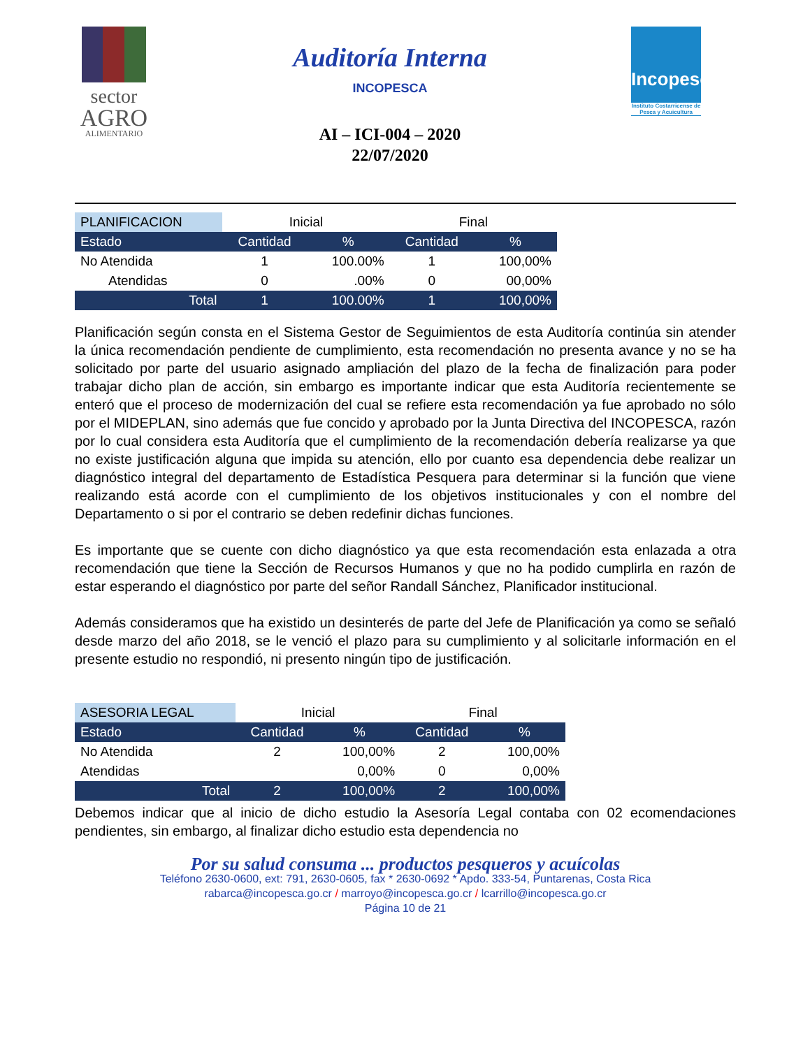sector
AGRO
ALIMENTARIO
Auditoría Interna
INCOPESCA
AI – ICI-004 – 2020
22/07/2020
Incopesca
Instituto Costarricense de Pesca y Acuicultura
| PLANIFICACION | Inicial | | Final | |
| --- | --- | --- | --- | --- |
| Estado | Cantidad | % | Cantidad | % |
| No Atendida | 1 | 100.00% | 1 | 100,00% |
| Atendidas | 0 | .00% | 0 | 00,00% |
| Total | 1 | 100.00% | 1 | 100,00% |
Planificación según consta en el Sistema Gestor de Seguimientos de esta Auditoría continúa sin atender la única recomendación pendiente de cumplimiento, esta recomendación no presenta avance y no se ha solicitado por parte del usuario asignado ampliación del plazo de la fecha de finalización para poder trabajar dicho plan de acción, sin embargo es importante indicar que esta Auditoría recientemente se enteró que el proceso de modernización del cual se refiere esta recomendación ya fue aprobado no sólo por el MIDEPLAN, sino además que fue concido y aprobado por la Junta Directiva del INCOPESCA, razón por lo cual considera esta Auditoría que el cumplimiento de la recomendación debería realizarse ya que no existe justificación alguna que impida su atención, ello por cuanto esa dependencia debe realizar un diagnóstico integral del departamento de Estadística Pesquera para determinar si la función que viene realizando está acorde con el cumplimiento de los objetivos institucionales y con el nombre del Departamento o si por el contrario se deben redefinir dichas funciones.
Es importante que se cuente con dicho diagnóstico ya que esta recomendación esta enlazada a otra recomendación que tiene la Sección de Recursos Humanos y que no ha podido cumplirla en razón de estar esperando el diagnóstico por parte del señor Randall Sánchez, Planificador institucional.
Además consideramos que ha existido un desinterés de parte del Jefe de Planificación ya como se señaló desde marzo del año 2018, se le venció el plazo para su cumplimiento y al solicitarle información en el presente estudio no respondió, ni presento ningún tipo de justificación.
| ASESORIA LEGAL | Inicial | | Final | |
| --- | --- | --- | --- | --- |
| Estado | Cantidad | % | Cantidad | % |
| No Atendida | 2 | 100,00% | 2 | 100,00% |
| Atendidas | | 0,00% | 0 | 0,00% |
| Total | 2 | 100,00% | 2 | 100,00% |
Debemos indicar que al inicio de dicho estudio la Asesoría Legal contaba con 02 ecomendaciones pendientes, sin embargo, al finalizar dicho estudio esta dependencia no
Por su salud consuma ... productos pesqueros y acuícolas
Teléfono 2630-0600, ext: 791, 2630-0605, fax * 2630-0692 * Apdo. 333-54, Puntarenas, Costa Rica
rabarca@incopesca.go.cr / marroyo@incopesca.go.cr / lcarrillo@incopesca.go.cr
Página 10 de 21